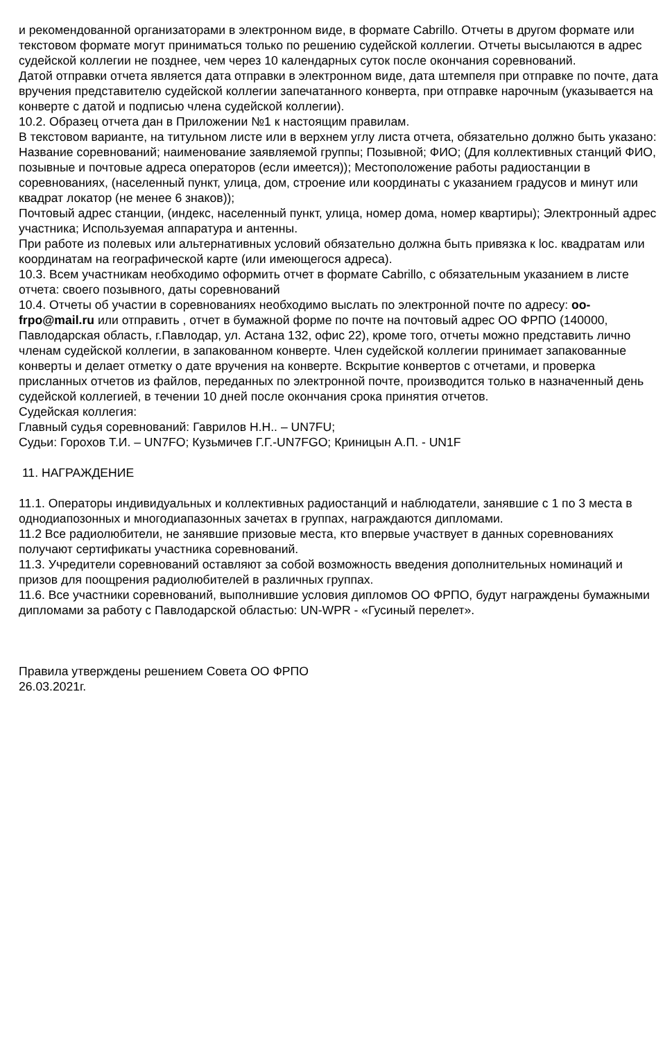и рекомендованной организаторами в электронном виде, в формате Cabrillo. Отчеты в другом формате или текстовом формате могут приниматься только по решению судейской коллегии. Отчеты высылаются в адрес судейской коллегии не позднее, чем через 10 календарных суток после окончания соревнований.
Датой отправки отчета является дата отправки в электронном виде, дата штемпеля при отправке по почте, дата вручения представителю судейской коллегии запечатанного конверта, при отправке нарочным (указывается на конверте с датой и подписью члена судейской коллегии).
10.2. Образец отчета дан в Приложении №1 к настоящим правилам.
В текстовом варианте, на титульном листе или в верхнем углу листа отчета, обязательно должно быть указано: Название соревнований; наименование заявляемой группы; Позывной; ФИО; (Для коллективных станций ФИО, позывные и почтовые адреса операторов (если имеется)); Местоположение работы радиостанции в соревнованиях, (населенный пункт, улица, дом, строение или координаты с указанием градусов и минут или квадрат локатор (не менее 6 знаков));
Почтовый адрес станции, (индекс, населенный пункт, улица, номер дома, номер квартиры); Электронный адрес участника; Используемая аппаратура и антенны.
При работе из полевых или альтернативных условий обязательно должна быть привязка к loc. квадратам или координатам на географической карте (или имеющегося адреса).
10.3. Всем участникам необходимо оформить отчет в формате Cabrillo, с обязательным указанием в листе отчета: своего позывного, даты соревнований
10.4. Отчеты об участии в соревнованиях необходимо выслать по электронной почте по адресу: oo-frpo@mail.ru или отправить , отчет в бумажной форме по почте на почтовый адрес ОО ФРПО (140000, Павлодарская область, г.Павлодар, ул. Астана 132, офис 22), кроме того, отчеты можно представить лично членам судейской коллегии, в запакованном конверте. Член судейской коллегии принимает запакованные конверты и делает отметку о дате вручения на конверте. Вскрытие конвертов с отчетами, и проверка присланных отчетов из файлов, переданных по электронной почте, производится только в назначенный день судейской коллегией, в течении 10 дней после окончания срока принятия отчетов.
Судейская коллегия:
Главный судья соревнований: Гаврилов Н.Н.. – UN7FU;
Судьи: Горохов Т.И. – UN7FO; Кузьмичев Г.Г.-UN7FGO; Криницын А.П. - UN1F
11. НАГРАЖДЕНИЕ
11.1. Операторы индивидуальных и коллективных радиостанций и наблюдатели, занявшие с 1 по 3 места в однодиапозонных и многодиапазонных зачетах в группах, награждаются дипломами.
11.2 Все радиолюбители, не занявшие призовые места, кто впервые участвует в данных соревнованиях получают сертификаты участника соревнований.
11.3. Учредители соревнований оставляют за собой возможность введения дополнительных номинаций и призов для поощрения радиолюбителей в различных группах.
11.6. Все участники соревнований, выполнившие условия дипломов ОО ФРПО, будут награждены бумажными дипломами за работу с Павлодарской областью: UN-WPR - «Гусиный перелет».
Правила утверждены решением Совета ОО ФРПО
26.03.2021г.